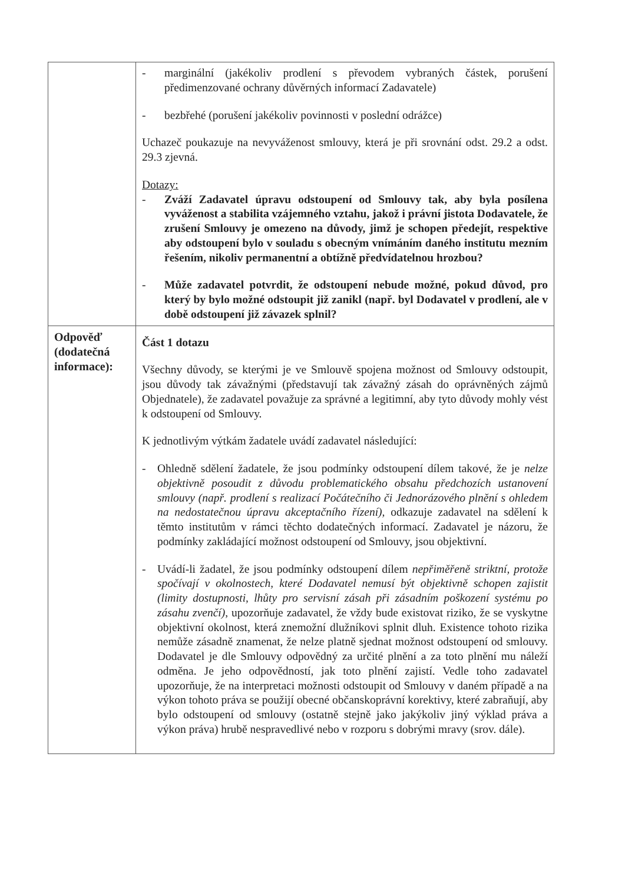| | - marginální (jakékoliv prodlení s převodem vybraných částek, porušení předimenzované ochrany důvěrných informací Zadavatele) - bezbřehé (porušení jakékoliv povinnosti v poslední odrážce) Uchazeč poukazuje na nevyváženost smlouvy, která je při srovnání odst. 29.2 a odst. 29.3 zjevná. Dotazy: - Zváží Zadavatel úpravu odstoupení od Smlouvy tak, aby byla posílena vyváženost a stabilita vzájemného vztahu, jakož i právní jistota Dodavatele, že zrušení Smlouvy je omezeno na důvody, jimž je schopen předejít, respektive aby odstoupení bylo v souladu s obecným vnímáním daného institutu mezním řešením, nikoliv permanentní a obtížně předvídatelnou hrozbou? - Může zadavatel potvrdit, že odstoupení nebude možné, pokud důvod, pro který by bylo možné odstoupit již zanikl (např. byl Dodavatel v prodlení, ale v době odstoupení již závazek splnil? |
| Odpověď (dodatečná informace): | Část 1 dotazu Všechny důvody, se kterými je ve Smlouvě spojena možnost od Smlouvy odstoupit, jsou důvody tak závažnými (představují tak závažný zásah do oprávněných zájmů Objednatele), že zadavatel považuje za správné a legitimní, aby tyto důvody mohly vést k odstoupení od Smlouvy. K jednotlivým výtkám žadatele uvádí zadavatel následující: - Ohledně sdělení žadatele, že jsou podmínky odstoupení dílem takové, že je nelze objektivně posoudit z důvodu problematického obsahu předchozích ustanovení smlouvy (např. prodlení s realizací Počátečního či Jednorázového plnění s ohledem na nedostatečnou úpravu akceptačního řízení), odkazuje zadavatel na sdělení k těmto institutům v rámci těchto dodatečných informací. Zadavatel je názoru, že podmínky zakládající možnost odstoupení od Smlouvy, jsou objektivní. - Uvádí-li žadatel, že jsou podmínky odstoupení dílem nepřiměřeně striktní, protože spočívají v okolnostech, které Dodavatel nemusí být objektivně schopen zajistit (limity dostupnosti, lhůty pro servisní zásah při zásadním poškození systému po zásahu zvenčí) , upozorňuje zadavatel, že vždy bude existovat riziko, že se vyskytne objektivní okolnost, která znemožní dlužníkovi splnit dluh. Existence tohoto rizika nemůže zásadně znamenat, že nelze platně sjednat možnost odstoupení od smlouvy. Dodavatel je dle Smlouvy odpovědný za určité plnění a za toto plnění mu náleží odměna. Je jeho odpovědností, jak toto plnění zajistí. Vedle toho zadavatel upozorňuje, že na interpretaci možnosti odstoupit od Smlouvy v daném případě a na výkon tohoto práva se použijí obecné občanskoprávní korektivy, které zabraňují, aby bylo odstoupení od smlouvy (ostatně stejně jako jakýkoliv jiný výklad práva a výkon práva) hrubě nespravedlivé nebo v rozporu s dobrými mravy (srov. dále). |